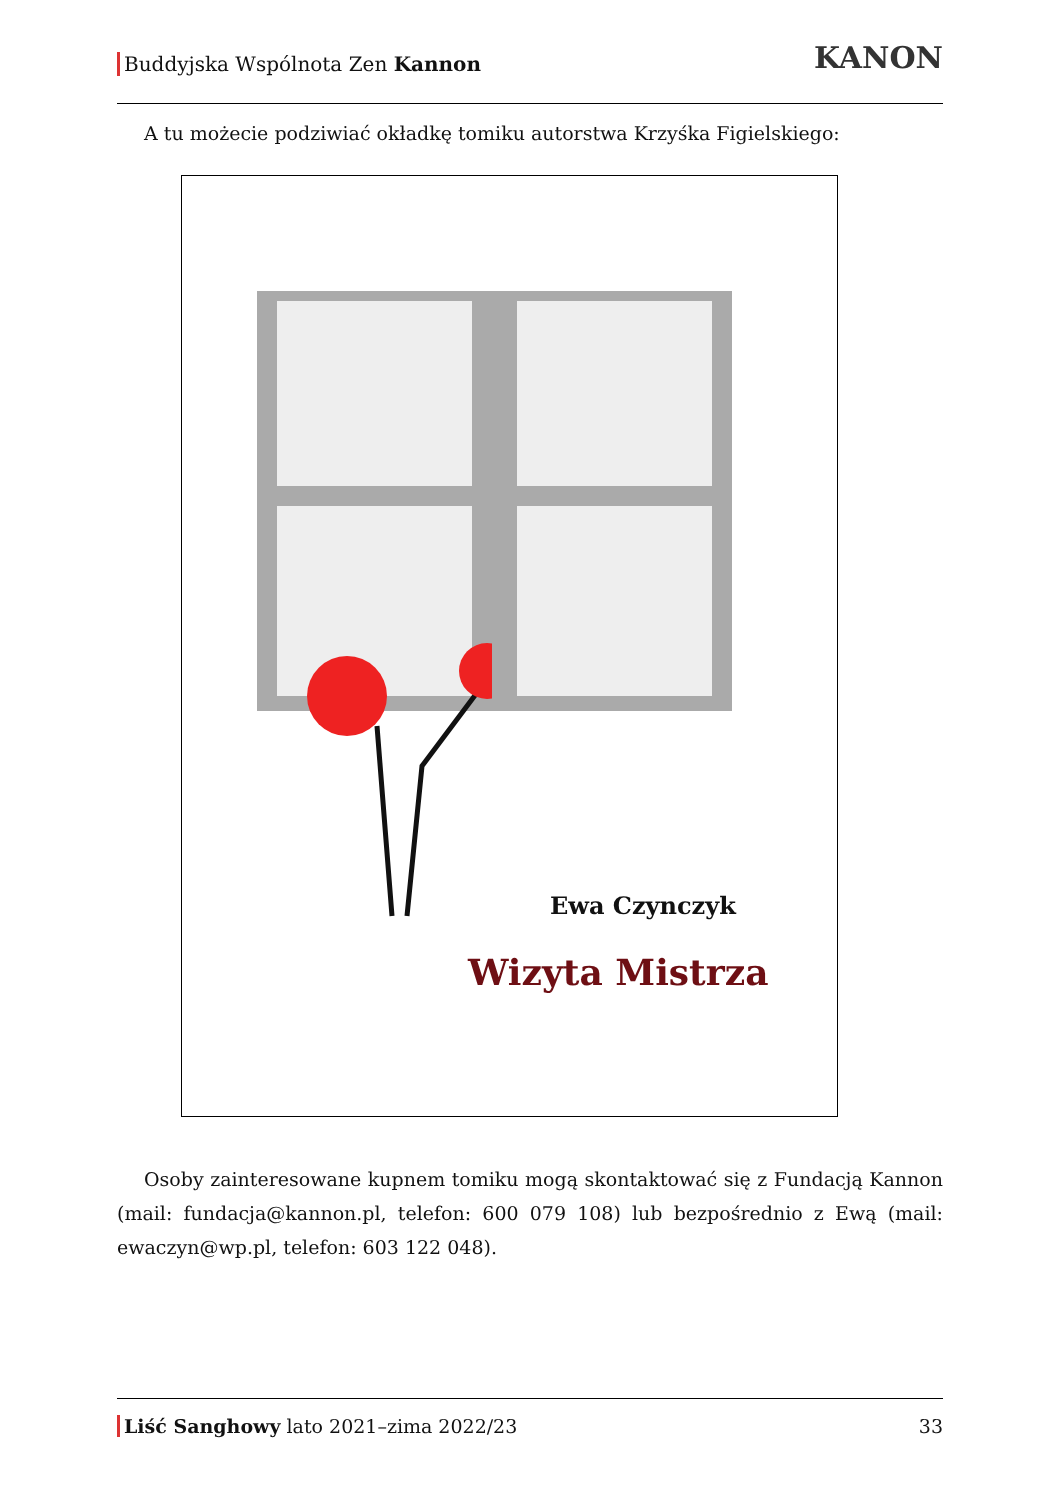Buddyjska Wspólnota Zen Kannon KANON
A tu możecie podziwiać okładkę tomiku autorstwa Krzyśka Figielskiego:
Ewa Czynczyk
Wizyta Mistrza
Osoby zainteresowane kupnem tomiku mogą skontaktować się z Fundacją Kannon (mail: fundacja@kannon.pl, telefon: 600 079 108) lub bezpośrednio z Ewą (mail: ewaczyn@wp.pl, telefon: 603 122 048).
Liść Sanghowy lato 2021–zima 2022/23 33